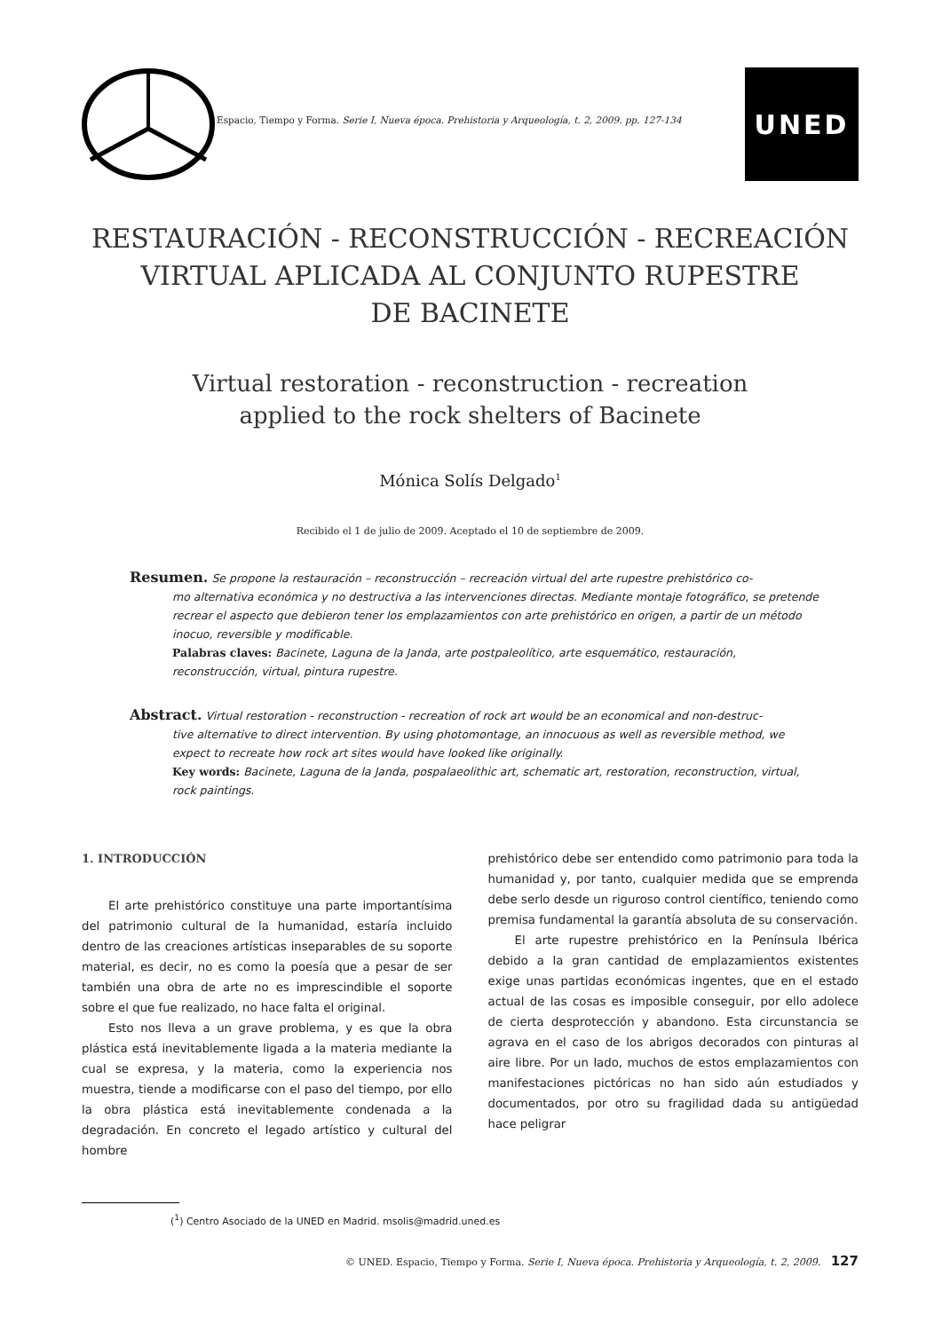Espacio, Tiempo y Forma. Serie I, Nueva época. Prehistoria y Arqueología, t. 2, 2009. pp. 127-134
UNED
RESTAURACIÓN - RECONSTRUCCIÓN - RECREACIÓN
VIRTUAL APLICADA AL CONJUNTO RUPESTRE
DE BACINETE
Virtual restoration - reconstruction - recreation
applied to the rock shelters of Bacinete
Mónica Solís Delgado<sup>1</sup>
Recibido el 1 de julio de 2009. Aceptado el 10 de septiembre de 2009.
Resumen. Se propone la restauración – reconstrucción – recreación virtual del arte rupestre prehistórico co-
mo alternativa económica y no destructiva a las intervenciones directas. Mediante montaje fotográfico, se pretende recrear el aspecto que debieron tener los emplazamientos con arte prehistórico en origen, a partir de un método inocuo, reversible y modificable.
Palabras claves: Bacinete, Laguna de la Janda, arte postpaleolítico, arte esquemático, restauración, reconstrucción, virtual, pintura rupestre.
Abstract. Virtual restoration - reconstruction - recreation of rock art would be an economical and non-destruc-
tive alternative to direct intervention. By using photomontage, an innocuous as well as reversible method, we expect to recreate how rock art sites would have looked like originally.
Key words: Bacinete, Laguna de la Janda, pospalaeolithic art, schematic art, restoration, reconstruction, virtual, rock paintings.
1. INTRODUCCIÓN
El arte prehistórico constituye una parte importantísima del patrimonio cultural de la humanidad, estaría incluido dentro de las creaciones artísticas inseparables de su soporte material, es decir, no es como la poesía que a pesar de ser también una obra de arte no es imprescindible el soporte sobre el que fue realizado, no hace falta el original.
Esto nos lleva a un grave problema, y es que la obra plástica está inevitablemente ligada a la materia mediante la cual se expresa, y la materia, como la experiencia nos muestra, tiende a modificarse con el paso del tiempo, por ello la obra plástica está inevitablemente condenada a la degradación. En concreto el legado artístico y cultural del hombre
prehistórico debe ser entendido como patrimonio para toda la humanidad y, por tanto, cualquier medida que se emprenda debe serlo desde un riguroso control científico, teniendo como premisa fundamental la garantía absoluta de su conservación.
El arte rupestre prehistórico en la Península Ibérica debido a la gran cantidad de emplazamientos existentes exige unas partidas económicas ingentes, que en el estado actual de las cosas es imposible conseguir, por ello adolece de cierta desprotección y abandono. Esta circunstancia se agrava en el caso de los abrigos decorados con pinturas al aire libre. Por un lado, muchos de estos emplazamientos con manifestaciones pictóricas no han sido aún estudiados y documentados, por otro su fragilidad dada su antigüedad hace peligrar
(<sup>1</sup>) Centro Asociado de la UNED en Madrid. msolis@madrid.uned.es
© UNED. Espacio, Tiempo y Forma. Serie I, Nueva época. Prehistoria y Arqueología, t. 2, 2009. 127